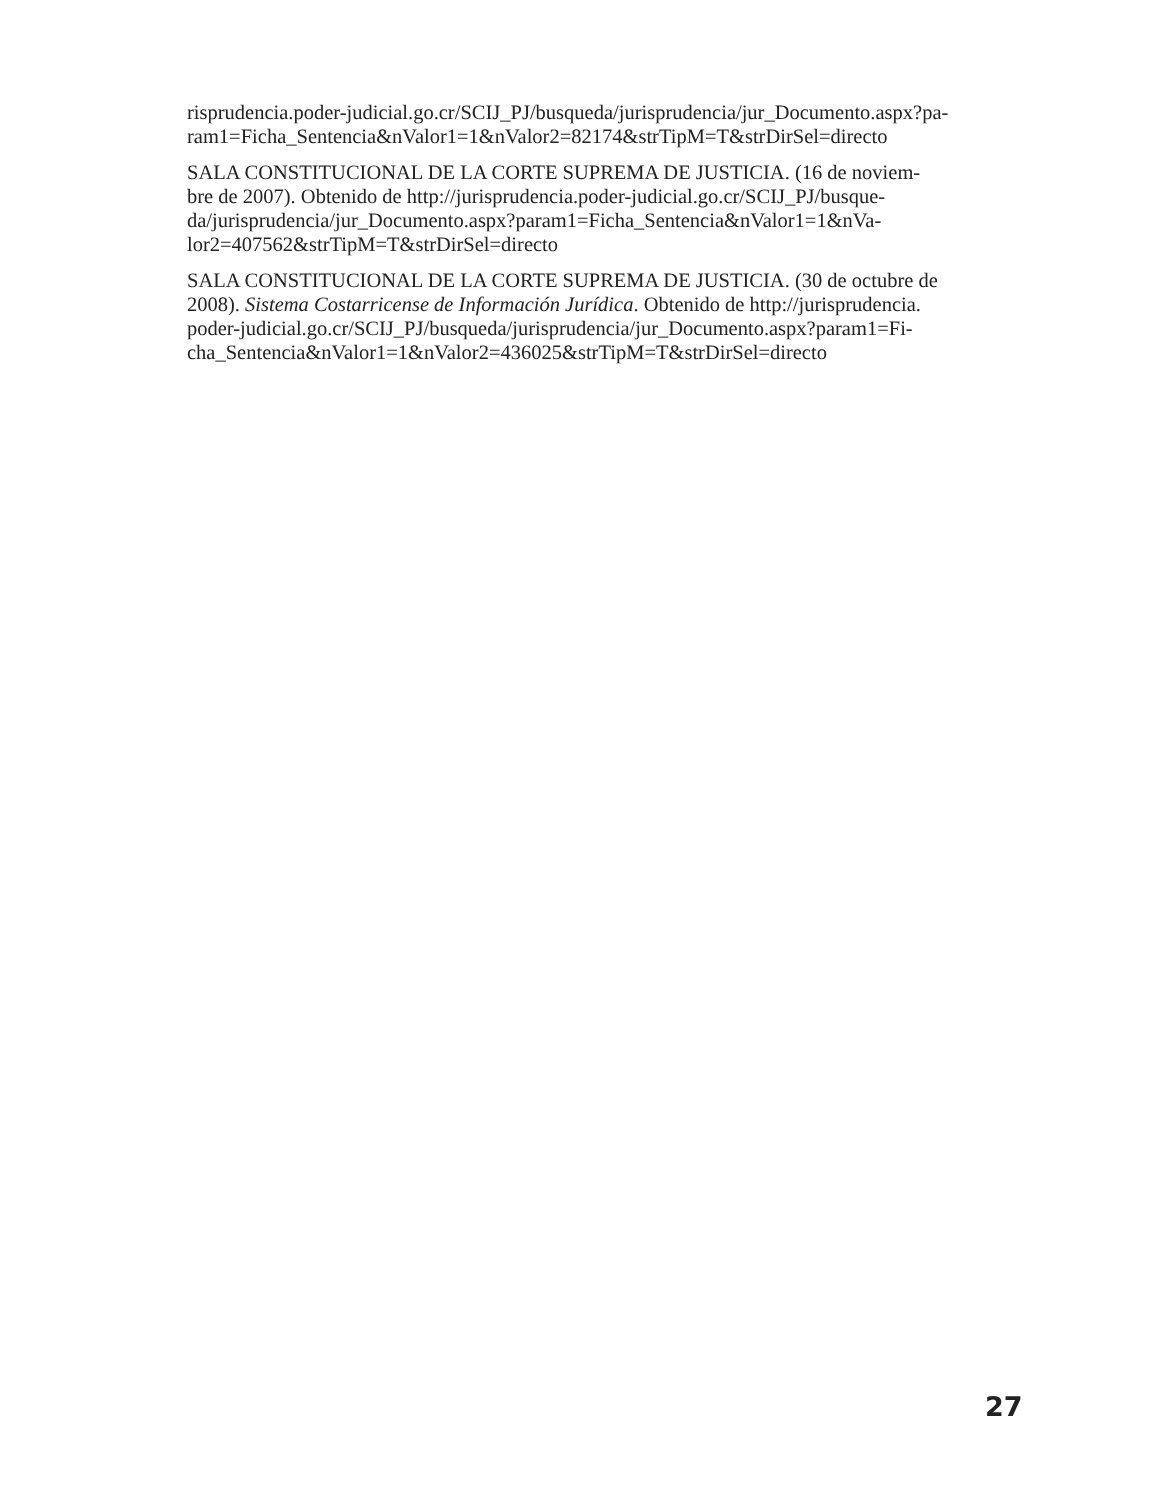risprudencia.poder-judicial.go.cr/SCIJ_PJ/busqueda/jurisprudencia/jur_Documento.aspx?pa-
ram1=Ficha_Sentencia&nValor1=1&nValor2=82174&strTipM=T&strDirSel=directo
SALA CONSTITUCIONAL DE LA CORTE SUPREMA DE JUSTICIA. (16 de noviem-
bre de 2007). Obtenido de http://jurisprudencia.poder-judicial.go.cr/SCIJ_PJ/busque-
da/jurisprudencia/jur_Documento.aspx?param1=Ficha_Sentencia&nValor1=1&nVa-
lor2=407562&strTipM=T&strDirSel=directo
SALA CONSTITUCIONAL DE LA CORTE SUPREMA DE JUSTICIA. (30 de octubre de
2008). Sistema Costarricense de Información Jurídica. Obtenido de http://jurisprudencia.
poder-judicial.go.cr/SCIJ_PJ/busqueda/jurisprudencia/jur_Documento.aspx?param1=Fi-
cha_Sentencia&nValor1=1&nValor2=436025&strTipM=T&strDirSel=directo
27